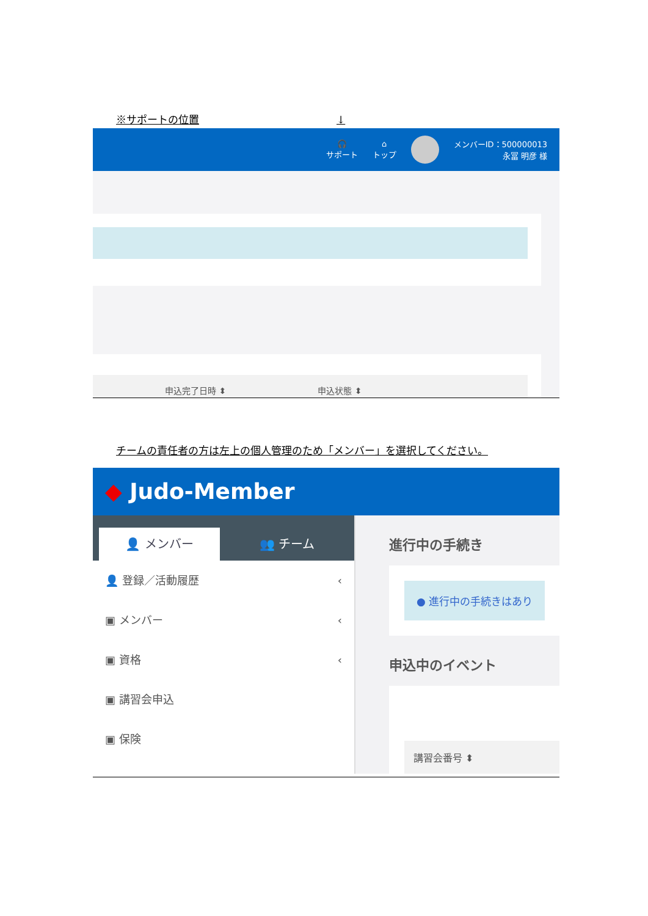※サポートの位置 ↓
🎧
サポート
⌂
トップ
メンバーID：500000013
永冨 明彦 様
申込完了日時 ⬍ 申込状態 ⬍
チームの責任者の方は左上の個人管理のため「メンバー」を選択してください。
◆ Judo-Member
👤 メンバー
👥 チーム
👤 登録／活動履歴 ‹
▣ メンバー ‹
▣ 資格 ‹
▣ 講習会申込
▣ 保険
進行中の手続き
● 進行中の手続きはあり
申込中のイベント
講習会番号 ⬍